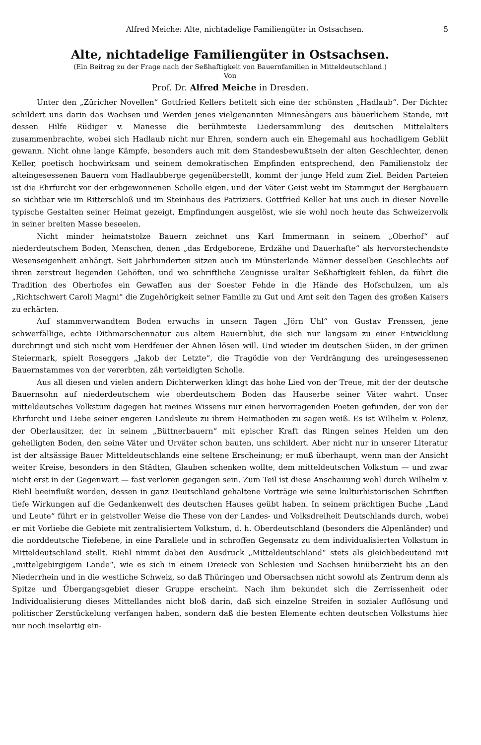Alfred Meiche: Alte, nichtadelige Familiengüter in Ostsachsen. 5
Alte, nichtadelige Familiengüter in Ostsachsen.
(Ein Beitrag zu der Frage nach der Seßhaftigkeit von Bauernfamilien in Mitteldeutschland.)
Von
Prof. Dr. Alfred Meiche in Dresden.
Unter den „Züricher Novellen“ Gottfried Kellers betitelt sich eine der schönsten „Hadlaub“. Der Dichter schildert uns darin das Wachsen und Werden jenes vielgenannten Minnesängers aus bäuerlichem Stande, mit dessen Hilfe Rüdiger v. Manesse die berühmteste Liedersammlung des deutschen Mittelalters zusammenbrachte, wobei sich Hadlaub nicht nur Ehren, sondern auch ein Ehegemahl aus hochadligem Geblüt gewann. Nicht ohne lange Kämpfe, besonders auch mit dem Standesbewußtsein der alten Geschlechter, denen Keller, poetisch hochwirksam und seinem demokratischen Empfinden entsprechend, den Familienstolz der alteingesessenen Bauern vom Hadlaubberge gegenüberstellt, kommt der junge Held zum Ziel. Beiden Parteien ist die Ehrfurcht vor der erbgewonnenen Scholle eigen, und der Väter Geist webt im Stammgut der Bergbauern so sichtbar wie im Ritterschloß und im Steinhaus des Patriziers. Gottfried Keller hat uns auch in dieser Novelle typische Gestalten seiner Heimat gezeigt, Empfindungen ausgelöst, wie sie wohl noch heute das Schweizervolk in seiner breiten Masse beseelen.
Nicht minder heimatstolze Bauern zeichnet uns Karl Immermann in seinem „Oberhof“ auf niederdeutschem Boden, Menschen, denen „das Erdgeborene, Erdzähe und Dauerhafte“ als hervorstechendste Wesenseigenheit anhängt. Seit Jahrhunderten sitzen auch im Münsterlande Männer desselben Geschlechts auf ihren zerstreut liegenden Gehöften, und wo schriftliche Zeugnisse uralter Seßhaftigkeit fehlen, da führt die Tradition des Oberhofes ein Gewaffen aus der Soester Fehde in die Hände des Hofschulzen, um als „Richtschwert Caroli Magni“ die Zugehörigkeit seiner Familie zu Gut und Amt seit den Tagen des großen Kaisers zu erhärten.
Auf stammverwandtem Boden erwuchs in unsern Tagen „Jörn Uhl“ von Gustav Frenssen, jene schwerfällige, echte Dithmarschennatur aus altem Bauernblut, die sich nur langsam zu einer Entwicklung durchringt und sich nicht vom Herdfeuer der Ahnen lösen will. Und wieder im deutschen Süden, in der grünen Steiermark, spielt Roseggers „Jakob der Letzte“, die Tragödie von der Verdrängung des ureingesessenen Bauernstammes von der vererbten, zäh verteidigten Scholle.
Aus all diesen und vielen andern Dichterwerken klingt das hohe Lied von der Treue, mit der der deutsche Bauernsohn auf niederdeutschem wie oberdeutschem Boden das Hauserbe seiner Väter wahrt. Unser mitteldeutsches Volkstum dagegen hat meines Wissens nur einen hervorragenden Poeten gefunden, der von der Ehrfurcht und Liebe seiner engeren Landsleute zu ihrem Heimatboden zu sagen weiß. Es ist Wilhelm v. Polenz, der Oberlausitzer, der in seinem „Büttnerbauern“ mit epischer Kraft das Ringen seines Helden um den geheiligten Boden, den seine Väter und Urväter schon bauten, uns schildert. Aber nicht nur in unserer Literatur ist der altsässige Bauer Mitteldeutschlands eine seltene Erscheinung; er muß überhaupt, wenn man der Ansicht weiter Kreise, besonders in den Städten, Glauben schenken wollte, dem mitteldeutschen Volkstum — und zwar nicht erst in der Gegenwart — fast verloren gegangen sein. Zum Teil ist diese Anschauung wohl durch Wilhelm v. Riehl beeinflußt worden, dessen in ganz Deutschland gehaltene Vorträge wie seine kulturhistorischen Schriften tiefe Wirkungen auf die Gedankenwelt des deutschen Hauses geübt haben. In seinem prächtigen Buche „Land und Leute“ führt er in geistvoller Weise die These von der Landes- und Volksdreiheit Deutschlands durch, wobei er mit Vorliebe die Gebiete mit zentralisiertem Volkstum, d. h. Oberdeutschland (besonders die Alpenländer) und die norddeutsche Tiefebene, in eine Parallele und in schroffen Gegensatz zu dem individualisierten Volkstum in Mitteldeutschland stellt. Riehl nimmt dabei den Ausdruck „Mitteldeutschland“ stets als gleichbedeutend mit „mittelgebirgigem Lande“, wie es sich in einem Dreieck von Schlesien und Sachsen hinüberzieht bis an den Niederrhein und in die westliche Schweiz, so daß Thüringen und Obersachsen nicht sowohl als Zentrum denn als Spitze und Übergangsgebiet dieser Gruppe erscheint. Nach ihm bekundet sich die Zerrissenheit oder Individualisierung dieses Mittellandes nicht bloß darin, daß sich einzelne Streifen in sozialer Auflösung und politischer Zerstückelung verfangen haben, sondern daß die besten Elemente echten deutschen Volkstums hier nur noch inselartig ein-